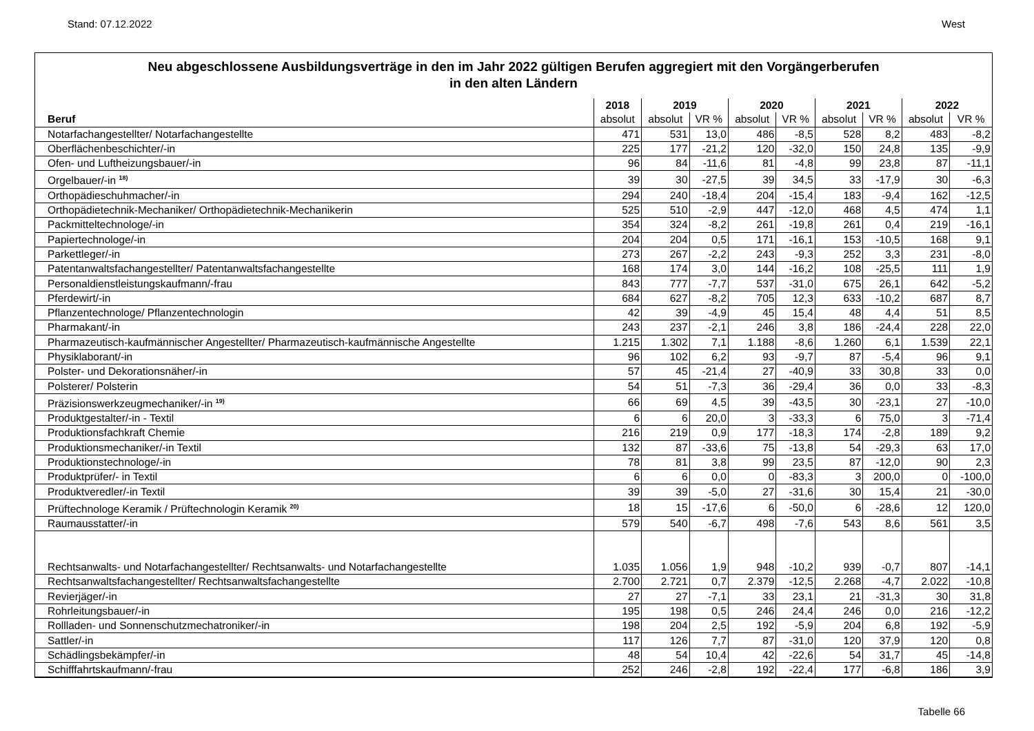Stand: 07.12.2022 West
Neu abgeschlossene Ausbildungsverträge in den im Jahr 2022 gültigen Berufen aggregiert mit den Vorgängerberufen
in den alten Ländern
| | 2018 | 2019 | | 2020 | | 2021 | | 2022 | |
| --- | --- | --- | --- | --- | --- | --- | --- | --- | --- |
| Beruf | absolut | absolut | VR % | absolut | VR % | absolut | VR % | absolut | VR % |
| Notarfachangestellter/ Notarfachangestellte | 471 | 531 | 13,0 | 486 | -8,5 | 528 | 8,2 | 483 | -8,2 |
| Oberflächenbeschichter/-in | 225 | 177 | -21,2 | 120 | -32,0 | 150 | 24,8 | 135 | -9,9 |
| Ofen- und Luftheizungsbauer/-in | 96 | 84 | -11,6 | 81 | -4,8 | 99 | 23,8 | 87 | -11,1 |
| Orgelbauer/-in <sup>18)</sup> | 39 | 30 | -27,5 | 39 | 34,5 | 33 | -17,9 | 30 | -6,3 |
| Orthopädieschuhmacher/-in | 294 | 240 | -18,4 | 204 | -15,4 | 183 | -9,4 | 162 | -12,5 |
| Orthopädietechnik-Mechaniker/ Orthopädietechnik-Mechanikerin | 525 | 510 | -2,9 | 447 | -12,0 | 468 | 4,5 | 474 | 1,1 |
| Packmitteltechnologe/-in | 354 | 324 | -8,2 | 261 | -19,8 | 261 | 0,4 | 219 | -16,1 |
| Papiertechnologe/-in | 204 | 204 | 0,5 | 171 | -16,1 | 153 | -10,5 | 168 | 9,1 |
| Parkettleger/-in | 273 | 267 | -2,2 | 243 | -9,3 | 252 | 3,3 | 231 | -8,0 |
| Patentanwaltsfachangestellter/ Patentanwaltsfachangestellte | 168 | 174 | 3,0 | 144 | -16,2 | 108 | -25,5 | 111 | 1,9 |
| Personaldienstleistungskaufmann/-frau | 843 | 777 | -7,7 | 537 | -31,0 | 675 | 26,1 | 642 | -5,2 |
| Pferdewirt/-in | 684 | 627 | -8,2 | 705 | 12,3 | 633 | -10,2 | 687 | 8,7 |
| Pflanzentechnologe/ Pflanzentechnologin | 42 | 39 | -4,9 | 45 | 15,4 | 48 | 4,4 | 51 | 8,5 |
| Pharmakant/-in | 243 | 237 | -2,1 | 246 | 3,8 | 186 | -24,4 | 228 | 22,0 |
| Pharmazeutisch-kaufmännischer Angestellter/ Pharmazeutisch-kaufmännische Angestellte | 1.215 | 1.302 | 7,1 | 1.188 | -8,6 | 1.260 | 6,1 | 1.539 | 22,1 |
| Physiklaborant/-in | 96 | 102 | 6,2 | 93 | -9,7 | 87 | -5,4 | 96 | 9,1 |
| Polster- und Dekorationsnäher/-in | 57 | 45 | -21,4 | 27 | -40,9 | 33 | 30,8 | 33 | 0,0 |
| Polsterer/ Polsterin | 54 | 51 | -7,3 | 36 | -29,4 | 36 | 0,0 | 33 | -8,3 |
| Präzisionswerkzeugmechaniker/-in <sup>19)</sup> | 66 | 69 | 4,5 | 39 | -43,5 | 30 | -23,1 | 27 | -10,0 |
| Produktgestalter/-in - Textil | 6 | 6 | 20,0 | 3 | -33,3 | 6 | 75,0 | 3 | -71,4 |
| Produktionsfachkraft Chemie | 216 | 219 | 0,9 | 177 | -18,3 | 174 | -2,8 | 189 | 9,2 |
| Produktionsmechaniker/-in Textil | 132 | 87 | -33,6 | 75 | -13,8 | 54 | -29,3 | 63 | 17,0 |
| Produktionstechnologe/-in | 78 | 81 | 3,8 | 99 | 23,5 | 87 | -12,0 | 90 | 2,3 |
| Produktprüfer/- in Textil | 6 | 6 | 0,0 | 0 | -83,3 | 3 | 200,0 | 0 | -100,0 |
| Produktveredler/-in Textil | 39 | 39 | -5,0 | 27 | -31,6 | 30 | 15,4 | 21 | -30,0 |
| Prüftechnologe Keramik / Prüftechnologin Keramik <sup>20)</sup> | 18 | 15 | -17,6 | 6 | -50,0 | 6 | -28,6 | 12 | 120,0 |
| Raumausstatter/-in | 579 | 540 | -6,7 | 498 | -7,6 | 543 | 8,6 | 561 | 3,5 |
| Rechtsanwalts- und Notarfachangestellter/ Rechtsanwalts- und Notarfachangestellte | 1.035 | 1.056 | 1,9 | 948 | -10,2 | 939 | -0,7 | 807 | -14,1 |
| Rechtsanwaltsfachangestellter/ Rechtsanwaltsfachangestellte | 2.700 | 2.721 | 0,7 | 2.379 | -12,5 | 2.268 | -4,7 | 2.022 | -10,8 |
| Revierjäger/-in | 27 | 27 | -7,1 | 33 | 23,1 | 21 | -31,3 | 30 | 31,8 |
| Rohrleitungsbauer/-in | 195 | 198 | 0,5 | 246 | 24,4 | 246 | 0,0 | 216 | -12,2 |
| Rollladen- und Sonnenschutzmechatroniker/-in | 198 | 204 | 2,5 | 192 | -5,9 | 204 | 6,8 | 192 | -5,9 |
| Sattler/-in | 117 | 126 | 7,7 | 87 | -31,0 | 120 | 37,9 | 120 | 0,8 |
| Schädlingsbekämpfer/-in | 48 | 54 | 10,4 | 42 | -22,6 | 54 | 31,7 | 45 | -14,8 |
| Schifffahrtskaufmann/-frau | 252 | 246 | -2,8 | 192 | -22,4 | 177 | -6,8 | 186 | 3,9 |
Tabelle 66